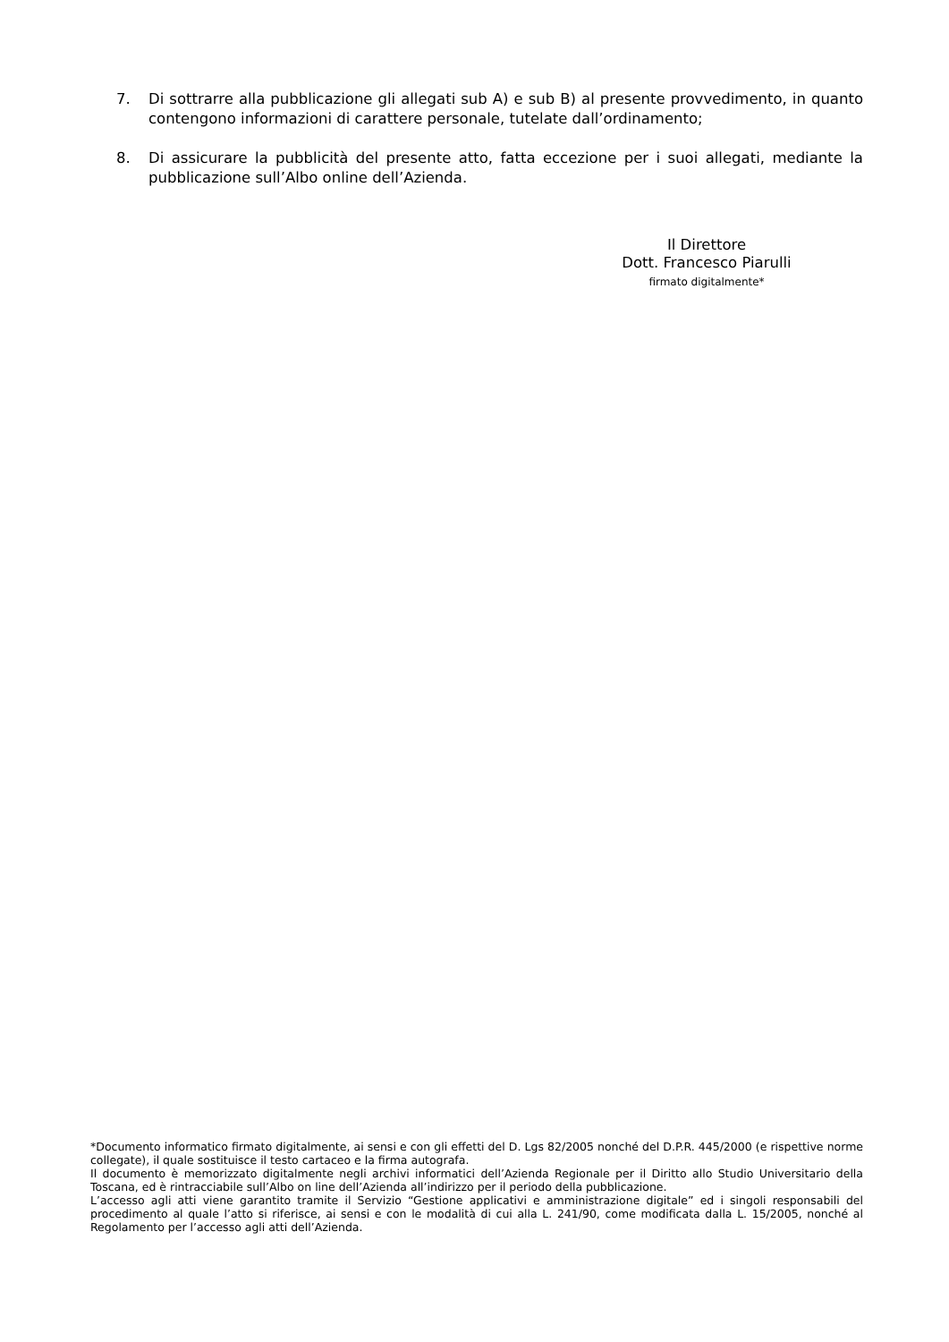7. Di sottrarre alla pubblicazione gli allegati sub A) e sub B) al presente provvedimento, in quanto contengono informazioni di carattere personale, tutelate dall’ordinamento;
8. Di assicurare la pubblicità del presente atto, fatta eccezione per i suoi allegati, mediante la pubblicazione sull’Albo online dell’Azienda.
Il Direttore
Dott. Francesco Piarulli
firmato digitalmente*
*Documento informatico firmato digitalmente, ai sensi e con gli effetti del D. Lgs 82/2005 nonché del D.P.R. 445/2000 (e rispettive norme collegate), il quale sostituisce il testo cartaceo e la firma autografa.
Il documento è memorizzato digitalmente negli archivi informatici dell’Azienda Regionale per il Diritto allo Studio Universitario della Toscana, ed è rintracciabile sull’Albo on line dell’Azienda all’indirizzo per il periodo della pubblicazione.
L’accesso agli atti viene garantito tramite il Servizio “Gestione applicativi e amministrazione digitale” ed i singoli responsabili del procedimento al quale l’atto si riferisce, ai sensi e con le modalità di cui alla L. 241/90, come modificata dalla L. 15/2005, nonché al Regolamento per l’accesso agli atti dell’Azienda.